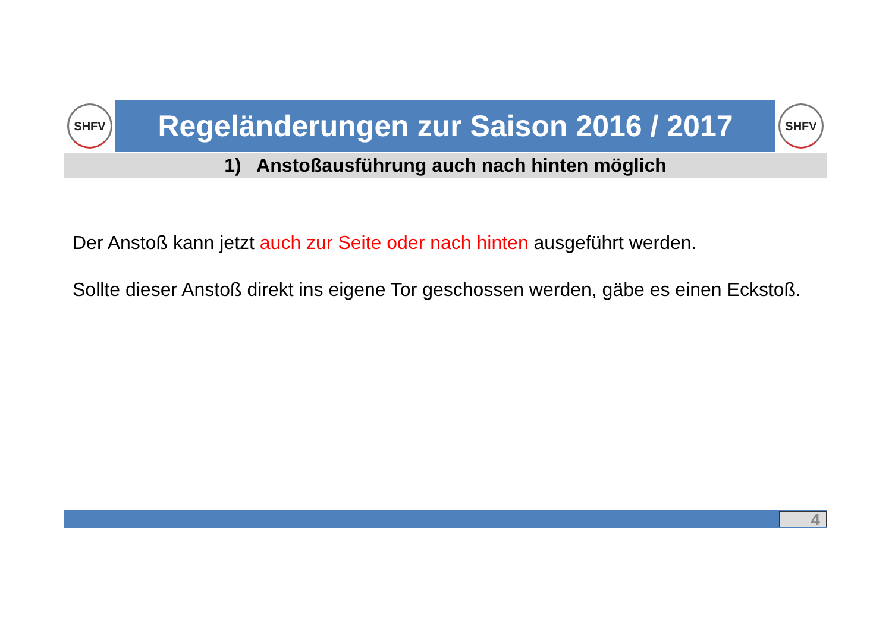SHFV
Regeländerungen zur Saison 2016 / 2017
SHFV
1) Anstoßausführung auch nach hinten möglich
Der Anstoß kann jetzt auch zur Seite oder nach hinten ausgeführt werden.
Sollte dieser Anstoß direkt ins eigene Tor geschossen werden, gäbe es einen Eckstoß.
4